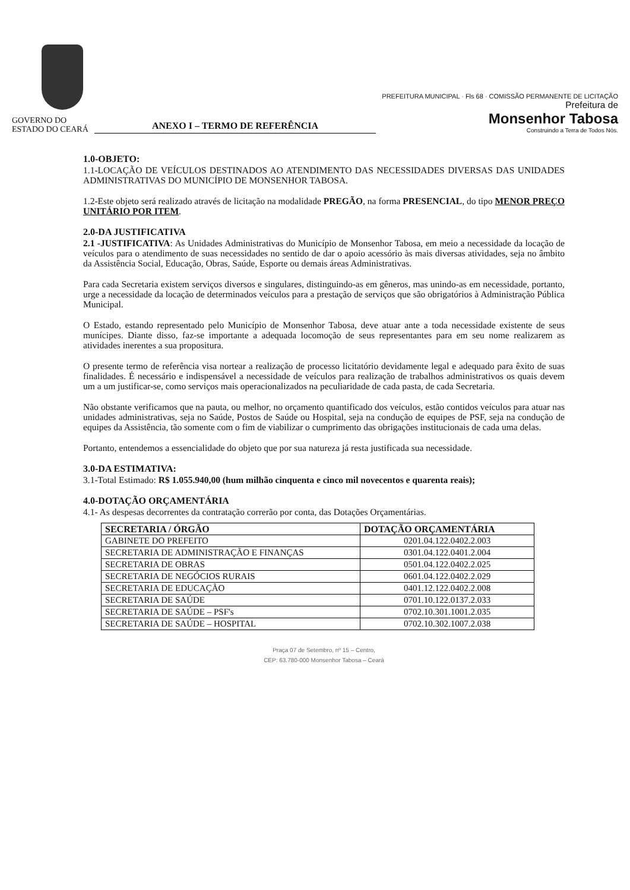GOVERNO DO
ESTADO DO CEARÁ
ANEXO I – TERMO DE REFERÊNCIA
PREFEITURA MUNICIPAL · Fls 68 · COMISSÃO PERMANENTE DE LICITAÇÃO
Prefeitura de
Monsenhor Tabosa
Construindo a Terra de Todos Nós.
1.0-OBJETO:
1.1-LOCAÇÃO DE VEÍCULOS DESTINADOS AO ATENDIMENTO DAS NECESSIDADES DIVERSAS DAS UNIDADES ADMINISTRATIVAS DO MUNICÍPIO DE MONSENHOR TABOSA.
1.2-Este objeto será realizado através de licitação na modalidade PREGÃO, na forma PRESENCIAL, do tipo MENOR PREÇO UNITÁRIO POR ITEM.
2.0-DA JUSTIFICATIVA
2.1 -JUSTIFICATIVA: As Unidades Administrativas do Município de Monsenhor Tabosa, em meio a necessidade da locação de veículos para o atendimento de suas necessidades no sentido de dar o apoio acessório às mais diversas atividades, seja no âmbito da Assistência Social, Educação, Obras, Saúde, Esporte ou demais áreas Administrativas.
Para cada Secretaria existem serviços diversos e singulares, distinguindo-as em gêneros, mas unindo-as em necessidade, portanto, urge a necessidade da locação de determinados veículos para a prestação de serviços que são obrigatórios à Administração Pública Municipal.
O Estado, estando representado pelo Município de Monsenhor Tabosa, deve atuar ante a toda necessidade existente de seus munícipes. Diante disso, faz-se importante a adequada locomoção de seus representantes para em seu nome realizarem as atividades inerentes a sua propositura.
O presente termo de referência visa nortear a realização de processo licitatório devidamente legal e adequado para êxito de suas finalidades. É necessário e indispensável a necessidade de veículos para realização de trabalhos administrativos os quais devem um a um justificar-se, como serviços mais operacionalizados na peculiaridade de cada pasta, de cada Secretaria.
Não obstante verificamos que na pauta, ou melhor, no orçamento quantificado dos veículos, estão contidos veículos para atuar nas unidades administrativas, seja no Saúde, Postos de Saúde ou Hospital, seja na condução de equipes de PSF, seja na condução de equipes da Assistência, tão somente com o fim de viabilizar o cumprimento das obrigações institucionais de cada uma delas.
Portanto, entendemos a essencialidade do objeto que por sua natureza já resta justificada sua necessidade.
3.0-DA ESTIMATIVA:
3.1-Total Estimado: R$ 1.055.940,00 (hum milhão cinquenta e cinco mil novecentos e quarenta reais);
4.0-DOTAÇÃO ORÇAMENTÁRIA
4.1- As despesas decorrentes da contratação correrão por conta, das Dotações Orçamentárias.
| SECRETARIA / ÓRGÃO | DOTAÇÃO ORÇAMENTÁRIA |
| --- | --- |
| GABINETE DO PREFEITO | 0201.04.122.0402.2.003 |
| SECRETARIA DE ADMINISTRAÇÃO E FINANÇAS | 0301.04.122.0401.2.004 |
| SECRETARIA DE OBRAS | 0501.04.122.0402.2.025 |
| SECRETARIA DE NEGÓCIOS RURAIS | 0601.04.122.0402.2.029 |
| SECRETARIA DE EDUCAÇÃO | 0401.12.122.0402.2.008 |
| SECRETARIA DE SAÚDE | 0701.10.122.0137.2.033 |
| SECRETARIA DE SAÚDE – PSF's | 0702.10.301.1001.2.035 |
| SECRETARIA DE SAÚDE – HOSPITAL | 0702.10.302.1007.2.038 |
Praça 07 de Setembro, nº 15 – Centro,
CEP: 63.780-000 Monsenhor Tabosa – Ceará